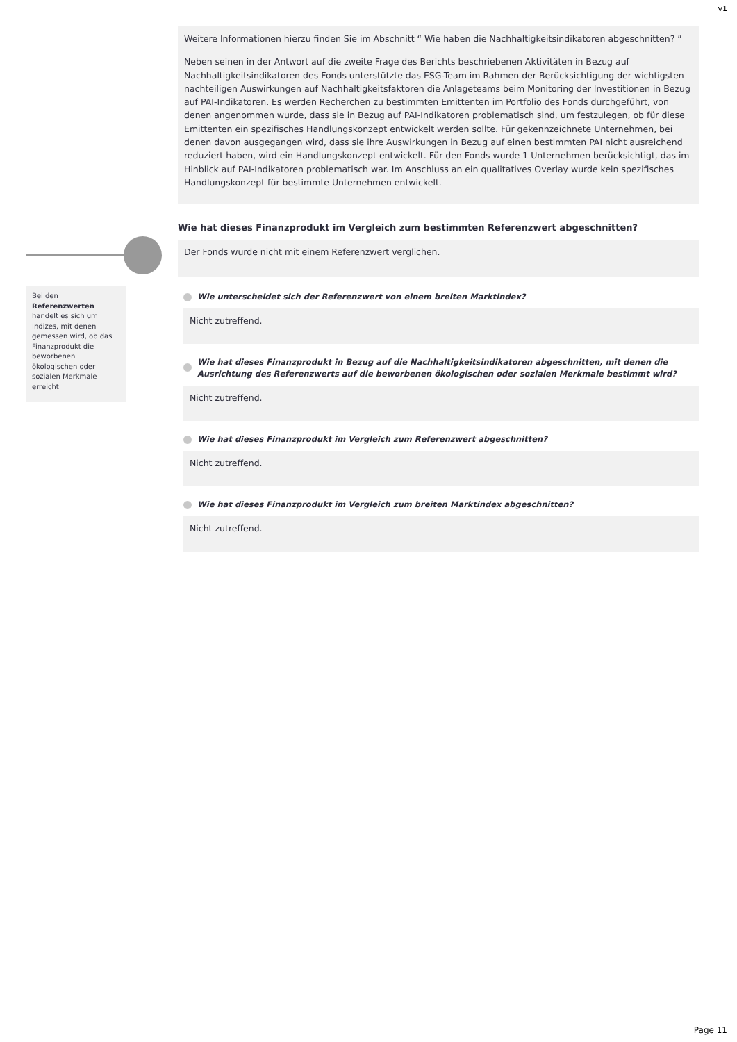v1
Bei den Referenzwerten handelt es sich um Indizes, mit denen gemessen wird, ob das Finanzprodukt die beworbenen ökologischen oder sozialen Merkmale erreicht
Weitere Informationen hierzu finden Sie im Abschnitt “ Wie haben die Nachhaltigkeitsindikatoren abgeschnitten? ”
Neben seinen in der Antwort auf die zweite Frage des Berichts beschriebenen Aktivitäten in Bezug auf Nachhaltigkeitsindikatoren des Fonds unterstützte das ESG-Team im Rahmen der Berücksichtigung der wichtigsten nachteiligen Auswirkungen auf Nachhaltigkeitsfaktoren die Anlageteams beim Monitoring der Investitionen in Bezug auf PAI-Indikatoren. Es werden Recherchen zu bestimmten Emittenten im Portfolio des Fonds durchgeführt, von denen angenommen wurde, dass sie in Bezug auf PAI-Indikatoren problematisch sind, um festzulegen, ob für diese Emittenten ein spezifisches Handlungskonzept entwickelt werden sollte. Für gekennzeichnete Unternehmen, bei denen davon ausgegangen wird, dass sie ihre Auswirkungen in Bezug auf einen bestimmten PAI nicht ausreichend reduziert haben, wird ein Handlungskonzept entwickelt. Für den Fonds wurde 1 Unternehmen berücksichtigt, das im Hinblick auf PAI-Indikatoren problematisch war. Im Anschluss an ein qualitatives Overlay wurde kein spezifisches Handlungskonzept für bestimmte Unternehmen entwickelt.
Wie hat dieses Finanzprodukt im Vergleich zum bestimmten Referenzwert abgeschnitten?
Der Fonds wurde nicht mit einem Referenzwert verglichen.
Wie unterscheidet sich der Referenzwert von einem breiten Marktindex?
Nicht zutreffend.
Wie hat dieses Finanzprodukt in Bezug auf die Nachhaltigkeitsindikatoren abgeschnitten, mit denen die Ausrichtung des Referenzwerts auf die beworbenen ökologischen oder sozialen Merkmale bestimmt wird?
Nicht zutreffend.
Wie hat dieses Finanzprodukt im Vergleich zum Referenzwert abgeschnitten?
Nicht zutreffend.
Wie hat dieses Finanzprodukt im Vergleich zum breiten Marktindex abgeschnitten?
Nicht zutreffend.
Page 11